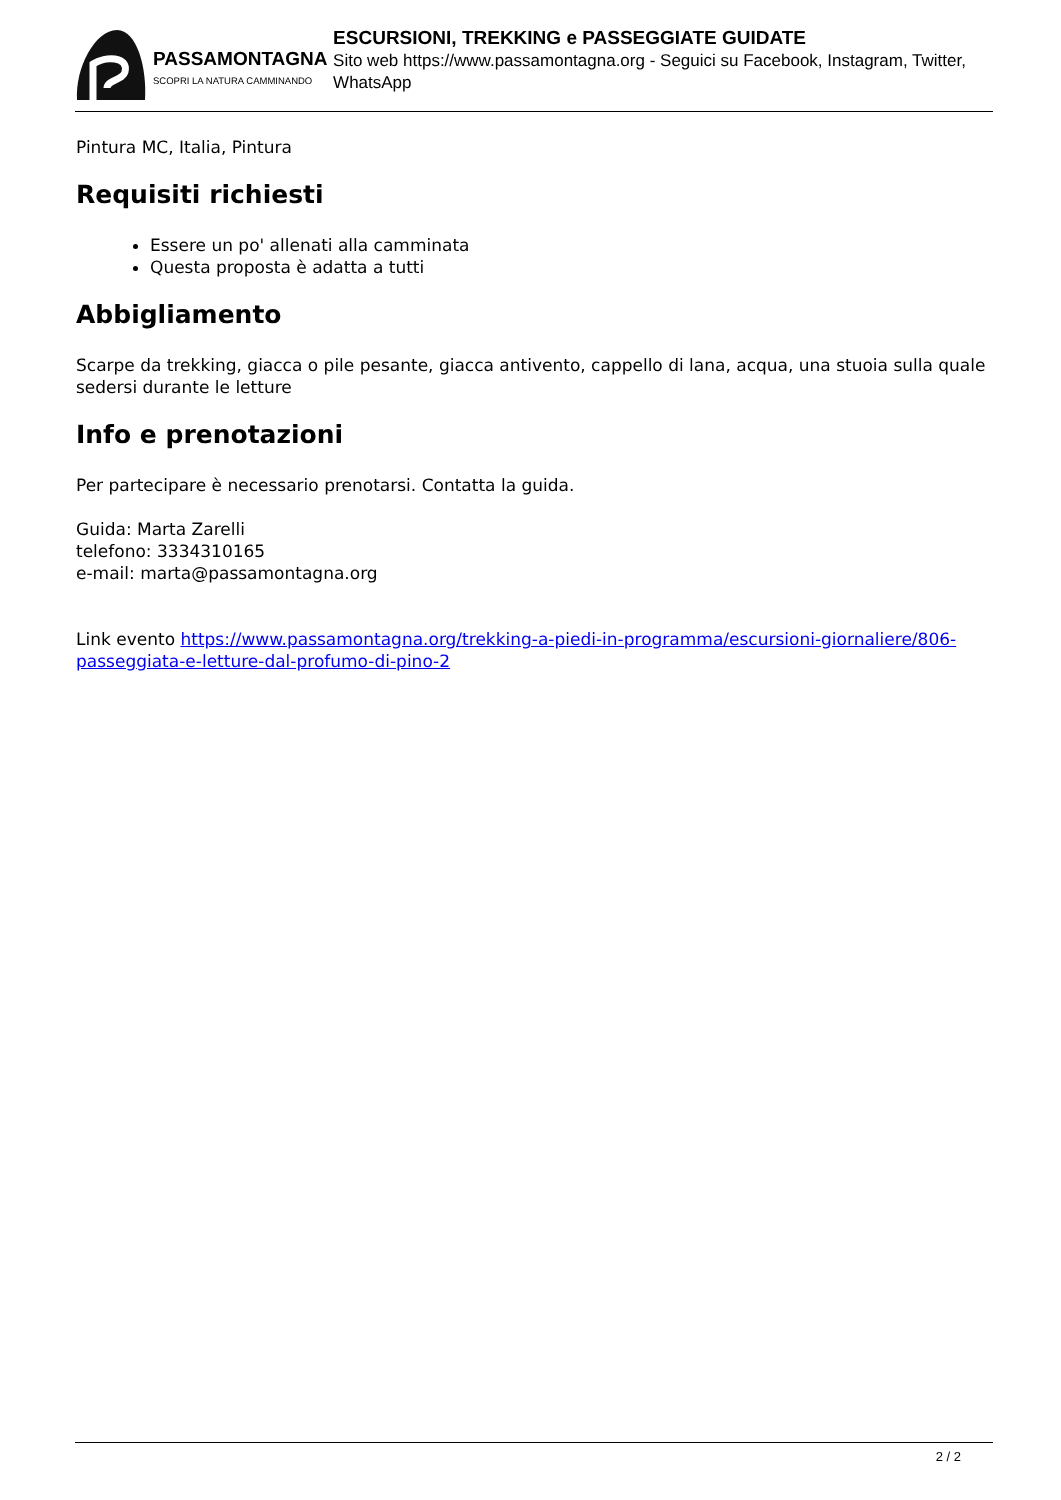PASSAMONTAGNA
SCOPRI LA NATURA CAMMINANDO
ESCURSIONI, TREKKING e PASSEGGIATE GUIDATE
Sito web https://www.passamontagna.org - Seguici su Facebook, Instagram, Twitter, WhatsApp
Pintura MC, Italia, Pintura
Requisiti richiesti
Essere un po' allenati alla camminata
Questa proposta è adatta a tutti
Abbigliamento
Scarpe da trekking, giacca o pile pesante, giacca antivento, cappello di lana, acqua, una stuoia sulla quale sedersi durante le letture
Info e prenotazioni
Per partecipare è necessario prenotarsi. Contatta la guida.
Guida: Marta Zarelli
telefono: 3334310165
e-mail: marta@passamontagna.org
Link evento https://www.passamontagna.org/trekking-a-piedi-in-programma/escursioni-giornaliere/806-passeggiata-e-letture-dal-profumo-di-pino-2
2 / 2